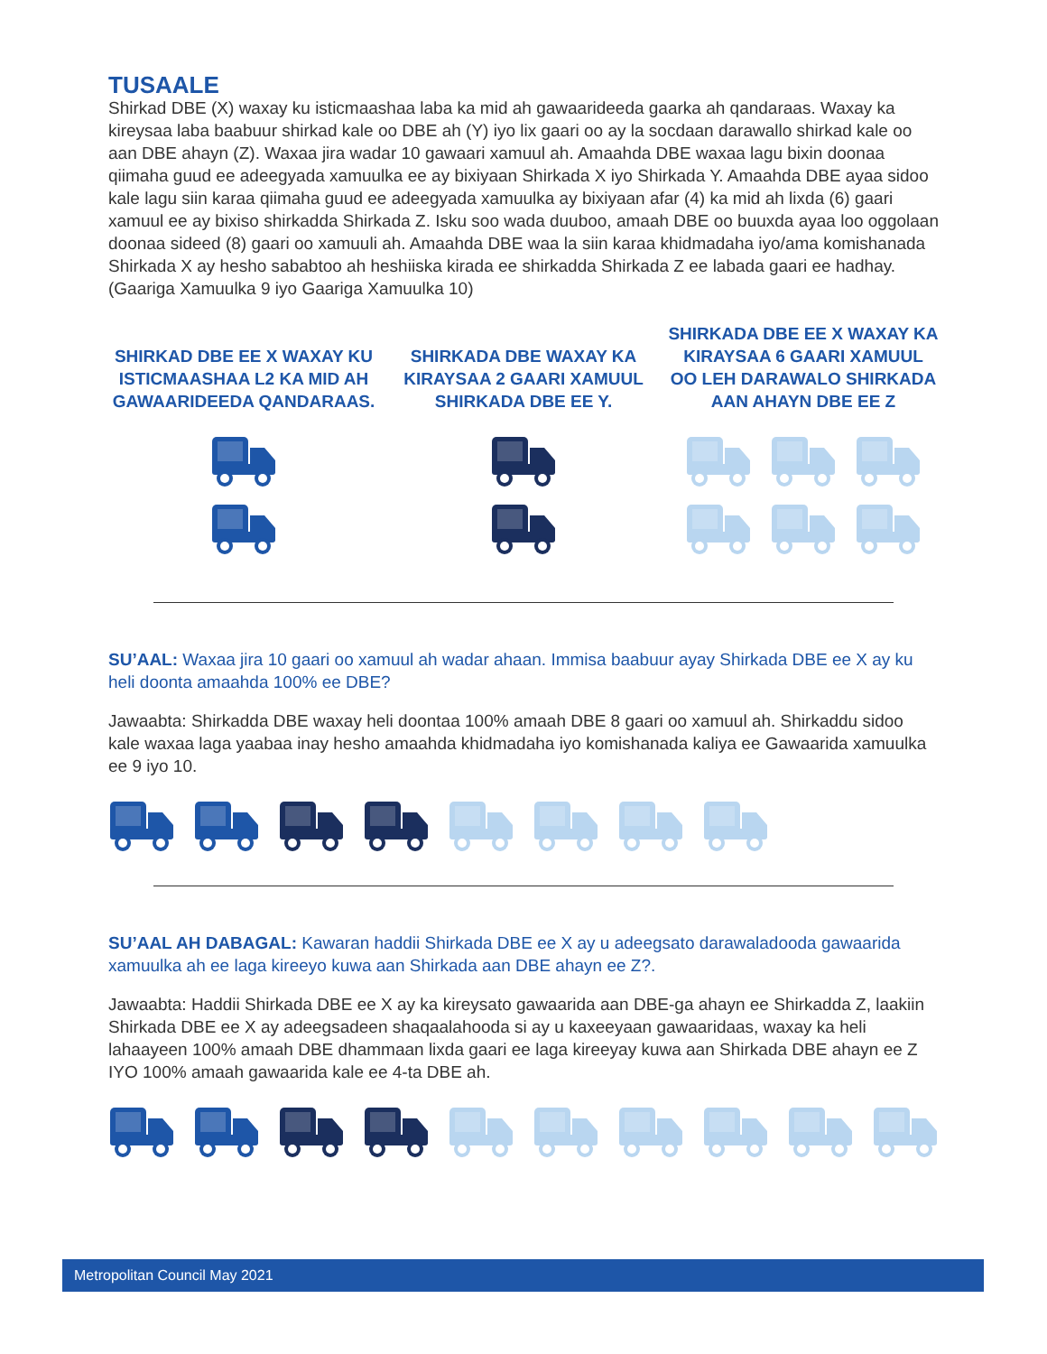TUSAALE
Shirkad DBE (X) waxay ku isticmaashaa laba ka mid ah gawaarideeda gaarka ah qandaraas. Waxay ka kireysaa laba baabuur shirkad kale oo DBE ah (Y) iyo lix gaari oo ay la socdaan darawallo shirkad kale oo aan DBE ahayn (Z). Waxaa jira wadar 10 gawaari xamuul ah. Amaahda DBE waxaa lagu bixin doonaa qiimaha guud ee adeegyada xamuulka ee ay bixiyaan Shirkada X iyo Shirkada Y. Amaahda DBE ayaa sidoo kale lagu siin karaa qiimaha guud ee adeegyada xamuulka ay bixiyaan afar (4) ka mid ah lixda (6) gaari xamuul ee ay bixiso shirkadda Shirkada Z. Isku soo wada duuboo, amaah DBE oo buuxda ayaa loo oggolaan doonaa sideed (8) gaari oo xamuuli ah. Amaahda DBE waa la siin karaa khidmadaha iyo/ama komishanada Shirkada X ay hesho sababtoo ah heshiiska kirada ee shirkadda Shirkada Z ee labada gaari ee hadhay. (Gaariga Xamuulka 9 iyo Gaariga Xamuulka 10)
SHIRKAD DBE EE X WAXAY KU ISTICMAASHAA L2 KA MID AH GAWAARIDEEDA QANDARAAS.
SHIRKADA DBE WAXAY KA KIRAYSAA 2 GAARI XAMUUL SHIRKADA DBE EE Y.
SHIRKADA DBE EE X WAXAY KA KIRAYSAA 6 GAARI XAMUUL OO LEH DARAWALO SHIRKADA AAN AHAYN DBE EE Z
SU’AAL: Waxaa jira 10 gaari oo xamuul ah wadar ahaan. Immisa baabuur ayay Shirkada DBE ee X ay ku heli doonta amaahda 100% ee DBE?
Jawaabta: Shirkadda DBE waxay heli doontaa 100% amaah DBE 8 gaari oo xamuul ah. Shirkaddu sidoo kale waxaa laga yaabaa inay hesho amaahda khidmadaha iyo komishanada kaliya ee Gawaarida xamuulka ee 9 iyo 10.
SU’AAL AH DABAGAL: Kawaran haddii Shirkada DBE ee X ay u adeegsato darawaladooda gawaarida xamuulka ah ee laga kireeyo kuwa aan Shirkada aan DBE ahayn ee Z?.
Jawaabta: Haddii Shirkada DBE ee X ay ka kireysato gawaarida aan DBE-ga ahayn ee Shirkadda Z, laakiin Shirkada DBE ee X ay adeegsadeen shaqaalahooda si ay u kaxeeyaan gawaaridaas, waxay ka heli lahaayeen 100% amaah DBE dhammaan lixda gaari ee laga kireeyay kuwa aan Shirkada DBE ahayn ee Z IYO 100% amaah gawaarida kale ee 4-ta DBE ah.
Metropolitan Council May 2021